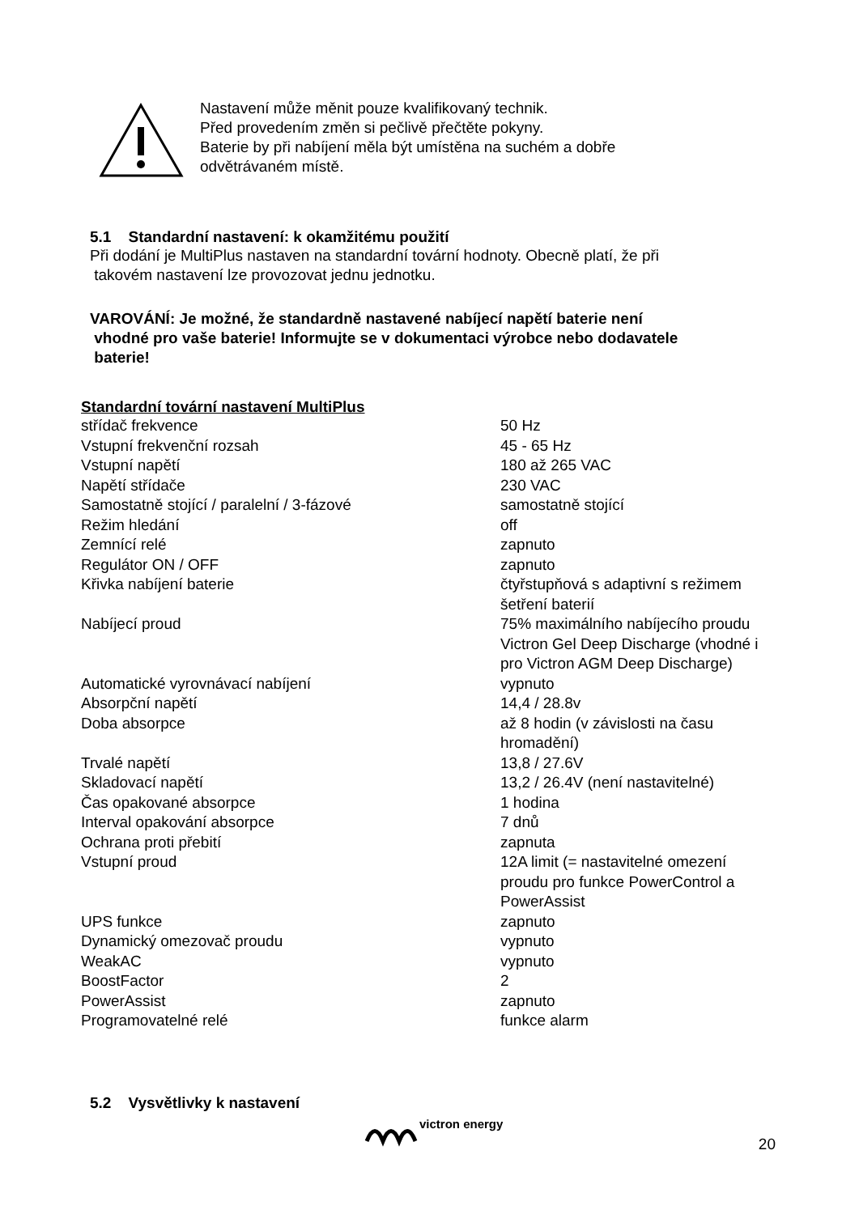Nastavení může měnit pouze kvalifikovaný technik.
Před provedením změn si pečlivě přečtěte pokyny.
Baterie by při nabíjení měla být umístěna na suchém a dobře
odvětrávaném místě.
5.1 Standardní nastavení: k okamžitému použití
Při dodání je MultiPlus nastaven na standardní tovární hodnoty. Obecně platí, že při
takovém nastavení lze provozovat jednu jednotku.
VAROVÁNÍ: Je možné, že standardně nastavené nabíjecí napětí baterie není
vhodné pro vaše baterie! Informujte se v dokumentaci výrobce nebo dodavatele
baterie!
| Standardní tovární nastavení MultiPlus | |
| --- | --- |
| střídač frekvence | 50 Hz |
| Vstupní frekvenční rozsah | 45 - 65 Hz |
| Vstupní napětí | 180 až 265 VAC |
| Napětí střídače | 230 VAC |
| Samostatně stojící / paralelní / 3-fázové | samostatně stojící |
| Režim hledání | off |
| Zemnící relé | zapnuto |
| Regulátor ON / OFF | zapnuto |
| Křivka nabíjení baterie | čtyřstupňová s adaptivní s režimem šetření baterií |
| Nabíjecí proud | 75% maximálního nabíjecího proudu Victron Gel Deep Discharge (vhodné i pro Victron AGM Deep Discharge) |
| Automatické vyrovnávací nabíjení | vypnuto |
| Absorpční napětí | 14,4 / 28.8v |
| Doba absorpce | až 8 hodin (v závislosti na času hromadění) |
| Trvalé napětí | 13,8 / 27.6V |
| Skladovací napětí | 13,2 / 26.4V (není nastavitelné) |
| Čas opakované absorpce | 1 hodina |
| Interval opakování absorpce | 7 dnů |
| Ochrana proti přebití | zapnuta |
| Vstupní proud | 12A limit (= nastavitelné omezení proudu pro funkce PowerControl a PowerAssist |
| UPS funkce | zapnuto |
| Dynamický omezovač proudu | vypnuto |
| WeakAC | vypnuto |
| BoostFactor | 2 |
| PowerAssist | zapnuto |
| Programovatelné relé | funkce alarm |
5.2 Vysvětlivky k nastavení
victron energy
20